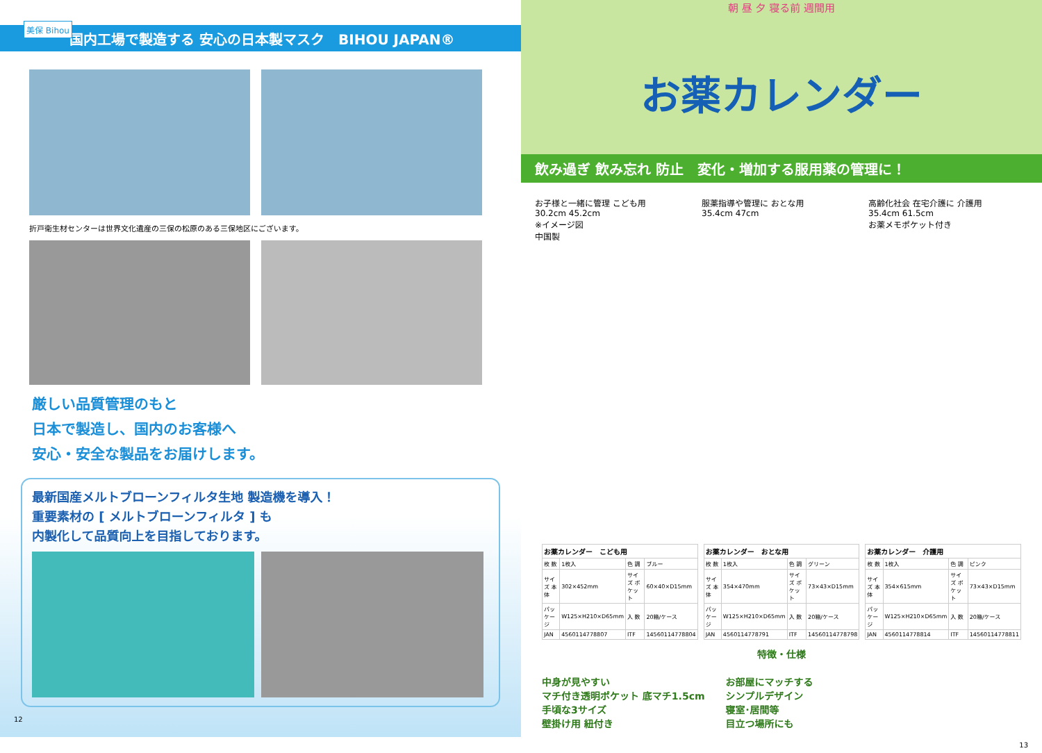国内工場で製造する 安心の日本製マスク　BIHOU JAPAN®
美保 Bihou
折戸衛生材センターは世界文化遺産の三保の松原のある三保地区にございます。
厳しい品質管理のもと
日本で製造し、国内のお客様へ
安心・安全な製品をお届けします。
最新国産メルトブローンフィルタ生地 製造機を導入！
重要素材の [ メルトブローンフィルタ ] も
内製化して品質向上を目指しております。
12
朝 昼 夕 寝る前 週間用
お薬カレンダー
飲み過ぎ 飲み忘れ 防止　変化・増加する服用薬の管理に！
お子様と一緒に管理 こども用
30.2cm 45.2cm
※イメージ図
中国製
服薬指導や管理に おとな用
35.4cm 47cm
高齢化社会 在宅介護に 介護用
35.4cm 61.5cm
お薬メモポケット付き
| お薬カレンダー こども用 | | | |
| --- | --- | --- | --- |
| 枚 数 | 1枚入 | 色 調 | ブルー |
| サイズ 本体 | 302×452mm | サイズ ポケット | 60×40×D15mm |
| パッケージ | W125×H210×D65mm | 入 数 | 20箱/ケース |
| JAN | 4560114778807 | ITF | 14560114778804 |
| お薬カレンダー おとな用 | | | |
| --- | --- | --- | --- |
| 枚 数 | 1枚入 | 色 調 | グリーン |
| サイズ 本体 | 354×470mm | サイズ ポケット | 73×43×D15mm |
| パッケージ | W125×H210×D65mm | 入 数 | 20箱/ケース |
| JAN | 4560114778791 | ITF | 14560114778798 |
| お薬カレンダー 介護用 | | | |
| --- | --- | --- | --- |
| 枚 数 | 1枚入 | 色 調 | ピンク |
| サイズ 本体 | 354×615mm | サイズ ポケット | 73×43×D15mm |
| パッケージ | W125×H210×D65mm | 入 数 | 20箱/ケース |
| JAN | 4560114778814 | ITF | 14560114778811 |
特徴・仕様
中身が見やすい
マチ付き透明ポケット 底マチ1.5cm
手頃な3サイズ
壁掛け用 紐付き
お部屋にマッチする
シンプルデザイン
寝室･居間等
目立つ場所にも
13